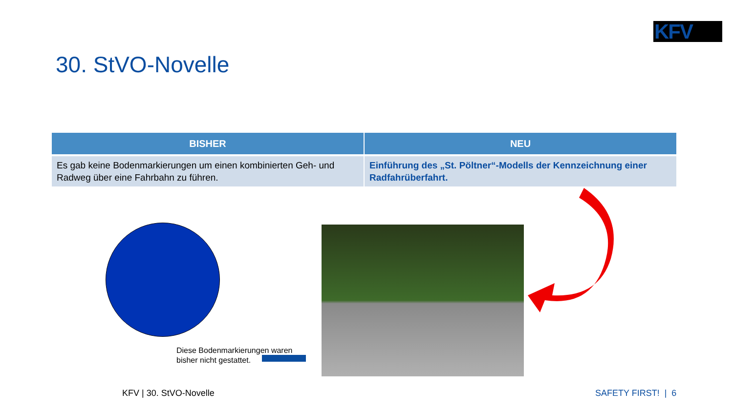KFV
30. StVO-Novelle
| BISHER | NEU |
| --- | --- |
| Es gab keine Bodenmarkierungen um einen kombinierten Geh- und Radweg über eine Fahrbahn zu führen. | Einführung des „St. Pöltner“-Modells der Kennzeichnung einer Radfahrüberfahrt. |
Diese Bodenmarkierungen waren
bisher nicht gestattet.
KFV | 30. StVO-Novelle SAFETY FIRST! | 6